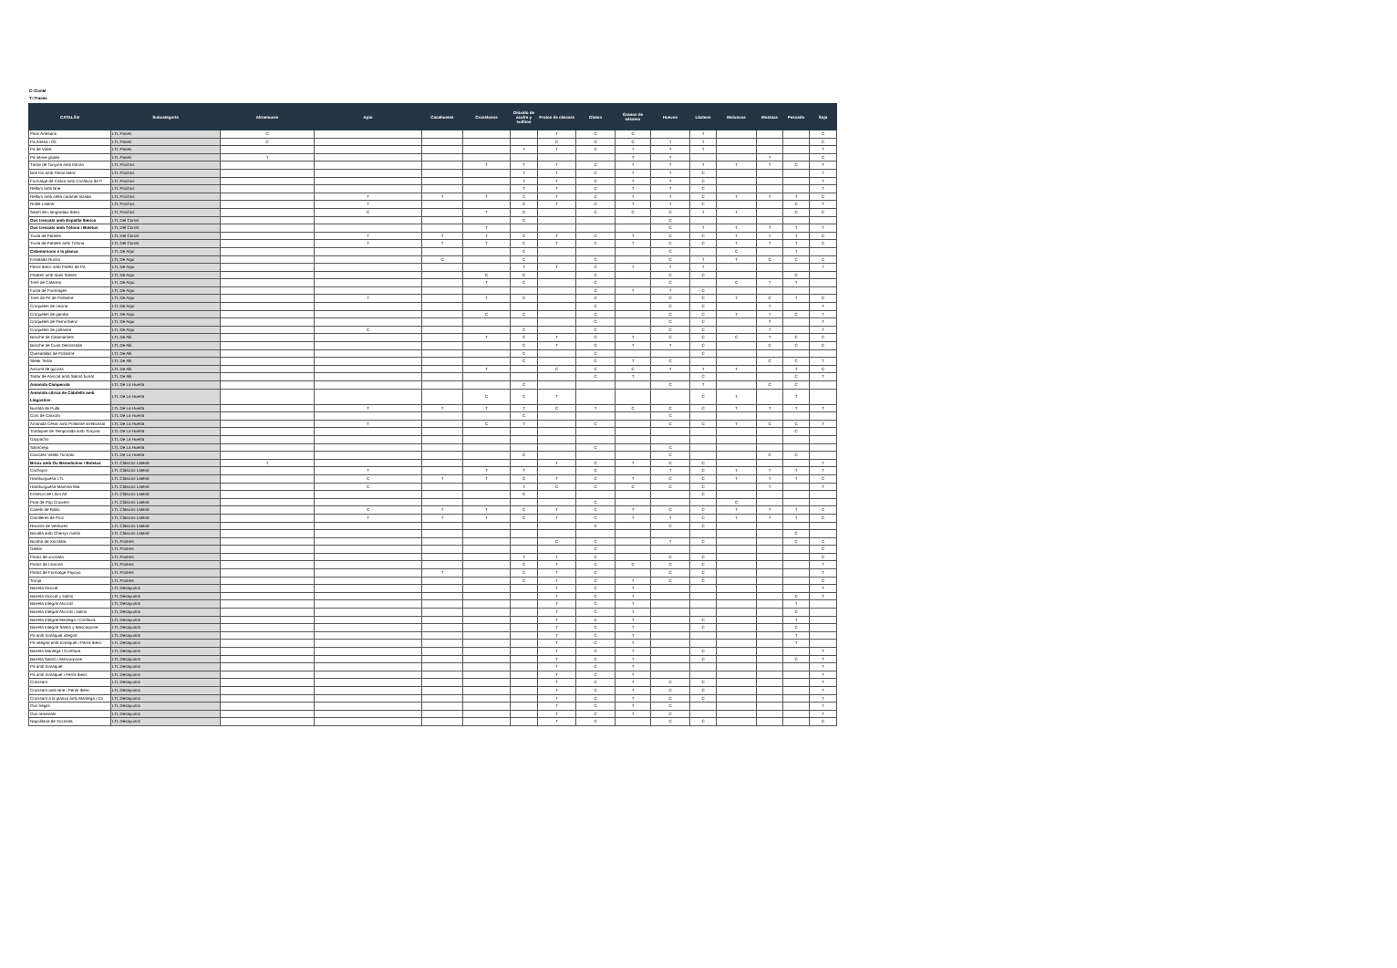C=Conté
T=Traces
| CATALÁN | Subcategoría | Altramuces | Apio | Cacahuetes | Crustáceos | Dióxido de azufre y sulfitos | Frutos de cáscara | Gluten | Granos de sésamo | Huevos | Lácteos | Moluscos | Mostaza | Pescado | Soja |
| --- | --- | --- | --- | --- | --- | --- | --- | --- | --- | --- | --- | --- | --- | --- | --- |
| Pans Artesans | LTL Panes | C | | | | | T | C | C | | T | | | | C |
| Pa Artesà i Oli | LTL Panes | C | | | | | C | C | C | T | T | | | | C |
| Pa de Vidre | LTL Panes | | | | | T | T | C | T | T | T | | | | T |
| Pà sense gluten | LTL Panes | T | | | | | | | T | T | | | T | | C |
| Tàrtar de Tonyina amb tòfona | LTL Pinchos | | | | T | T | T | C | T | T | T | T | T | C | T |
| Brie fos amb Pernil Ibèric | LTL Pinchos | | | | | T | T | C | T | T | C | | | | T |
| Formatge de Cabra amb Confitura de P | LTL Pinchos | | | | | T | T | C | T | T | C | | | | T |
| Rellom amb Brie | LTL Pinchos | | | | | T | T | C | T | T | C | | | | T |
| Rellom amb ceba caramel·litzada | LTL Pinchos | | T | T | T | C | T | C | T | T | C | T | T | T | C |
| Rotlle Lateral | LTL Pinchos | | T | | | C | T | C | T | T | C | | | C | T |
| Saam de Llangardaix Ibèric | LTL Pinchos | | C | | T | C | | C | C | C | T | T | | C | C |
| Ous trencats amb Espatlla Ibérica | LTL Del Corral | | | | | C | | | | C | | | | | |
| Ous trencats amb Tòfona i Boletus | LTL Del Corral | | | | T | | | | | C | T | T | T | T | T |
| Truita de Patates | LTL Del Corral | | T | T | T | C | T | C | T | C | C | T | T | T | C |
| Truita de Patates amb Tòfona | LTL Del Corral | | T | T | T | C | T | C | T | C | C | T | T | T | C |
| Calamarsons a la planxa | LTL De Aquí | | | | | C | | | | C | | C | | T | |
| Ensalada Russa | LTL De Aquí | | | C | | C | | C | | C | T | T | C | C | C |
| Pernil Ibèric amb Palets de Pa | LTL De Aquí | | | | | T | T | C | T | T | T | | | | T |
| Patates amb dues Salses | LTL De Aquí | | | | C | C | | C | | C | C | | | C | |
| Tires de Calamar | LTL De Aquí | | | | T | C | | C | | C | | C | T | T | |
| Fusta de Formatges | LTL De Aquí | | | | | | | C | T | T | C | | | | |
| Tires de Pit de Pollastre | LTL De Aquí | | T | | T | C | | C | | C | C | T | C | T | C |
| Croquetes de cecina | LTL De Aquí | | | | | | | C | | C | C | | T | | T |
| Croquetes de gamba | LTL De Aquí | | | | C | C | | C | | C | C | T | T | C | T |
| Croquetes de Pernil Ibèric | LTL De Aquí | | | | | | | C | | C | C | | T | | T |
| Croquetes de pollastre | LTL De Aquí | | C | | | C | | C | | C | C | | T | | T |
| Brioche de Calamarsets | LTL De Allí | | | | T | C | T | C | T | C | C | C | T | C | C |
| Brioche de Cuita Desossada | LTL De Allí | | | | | C | T | C | T | T | C | | C | C | C |
| Quesadillas de Pollastre | LTL De Allí | | | | | C | | C | | | C | | | | |
| Steak Tartar | LTL De Allí | | | | | C | | C | T | C | | | C | C | T |
| Assortit de gyozas | LTL De Allí | | | | T | | C | C | C | T | T | T | | T | C |
| Tartar de Alvocat amb Salmó fumat | LTL De Allí | | | | | | | C | T | | C | | | C | T |
| Amanida Camperola | LTL De La Huerta | | | | | C | | | | C | T | | C | C | |
| Amanida cítrica de Cabdells amb Llagostins | LTL De La Huerta | | | | C | C | T | | | | C | T | | T | |
| Burrata de Pulla | LTL De La Huerta | | T | T | T | T | C | T | C | C | C | T | T | T | T |
| Cors de Carxofa | LTL De La Huerta | | | | | C | | | | C | | | | | |
| Amanida César amb Pollastre arrebossat | LTL De La Huerta | | T | | C | T | | C | | C | C | T | C | C | T |
| Tomàquet de Temporada amb Tonyina | LTL De La Huerta | | | | | | | | | | | | | C | |
| Gazpacho | LTL De La Huerta | | | | | | | | | | | | | | |
| Salmorejo | LTL De La Huerta | | | | | | | C | | C | | | | | |
| Carxofes Vitello Tonnato | LTL De La Huerta | | | | | C | | | | C | | | C | C | |
| Brioix amb Ou Benedictine i Boletus | LTL Clásicos Lateral | T | | | | | T | C | T | C | C | | | | T |
| Cachopin | LTL Clásicos Lateral | | T | | T | T | | C | | T | C | T | T | T | T |
| Hamburguesa LTL | LTL Clásicos Lateral | | C | T | T | C | T | C | T | C | C | T | T | T | C |
| Hamburguesa Mamma Mia | LTL Clásicos Lateral | | C | | | T | C | C | C | C | C | | T | | T |
| Entrecot de Llom Alt | LTL Clásicos Lateral | | | | | C | | | | | C | | | | |
| Pota de Pop Cruixent | LTL Clásicos Lateral | | | | | | | C | | | | C | | | |
| Caneló de Rabo | LTL Clásicos Lateral | | C | T | T | C | T | C | T | C | C | T | T | T | C |
| Carrilleres de Porc | LTL Clásicos Lateral | | T | T | T | C | T | C | T | T | C | T | T | T | C |
| Raviolis de Verdures | LTL Clásicos Lateral | | | | | | | C | | C | C | | | | |
| Bacallà amb Cherrys rostits | LTL Clásicos Lateral | | | | | | | | | | | | | C | |
| Bomba de Xocolata | LTL Postres | | | | | | C | C | | T | C | | | C | C |
| Gelats | LTL Postres | | | | | | | C | | | | | | | C |
| Pastís de xocolata | LTL Postres | | | | | T | T | C | | C | C | | | | C |
| Pastís de Llimona | LTL Postres | | | | | C | T | C | C | C | C | | | | T |
| Pastís de Formatge Payoyo | LTL Postres | | | T | | C | T | C | | C | C | | | | T |
| Torrija | LTL Postres | | | | | C | T | C | T | C | C | | | | C |
| Barreta Alvocat | LTL Desayunos | | | | | | T | C | T | | | | | | T |
| Barreta Alvocat y salmó | LTL Desayunos | | | | | | T | C | T | | | | | C | T |
| Barreta Integral Alvocat | LTL Desayunos | | | | | | T | C | T | | | | | T | |
| Barreta Integral Alvocat i salmó | LTL Desayunos | | | | | | T | C | T | | | | | C | |
| Barreta Integral Mantega i Confitura | LTL Desayunos | | | | | | T | C | T | | C | | | T | |
| Barreta Integral Salmó y Mascarpone | LTL Desayunos | | | | | | T | C | T | | C | | | C | |
| Pa amb tomàquet integral | LTL Desayunos | | | | | | T | C | T | | | | | T | |
| Pa integral amb tomàquet i Pernil Ibèric | LTL Desayunos | | | | | | T | C | T | | | | | T | |
| Barreta Mantega i Confitura | LTL Desayunos | | | | | | T | C | T | | C | | | | T |
| Barreta Salmó i Mascarpone | LTL Desayunos | | | | | | T | C | T | | C | | | C | T |
| Pa amb tomàquet | LTL Desayunos | | | | | | T | C | T | | | | | | T |
| Pa amb tomàquet i Pernil Ibèric | LTL Desayunos | | | | | | T | C | T | | | | | | T |
| Croissant | LTL Desayunos | | | | | | T | C | T | C | C | | | | T |
| Croissant amb Brie i Pernil Ibèric | LTL Desayunos | | | | | | T | C | T | C | C | | | | T |
| Croissant a la planxa amb Mantega i Co | LTL Desayunos | | | | | | T | C | T | C | C | | | | T |
| Ous fregits | LTL Desayunos | | | | | | T | C | T | C | | | | | T |
| Ous remenats | LTL Desayunos | | | | | | T | C | T | C | | | | | T |
| Napolitana de Xocolata | LTL Desayunos | | | | | | T | C | | C | C | | | | C |